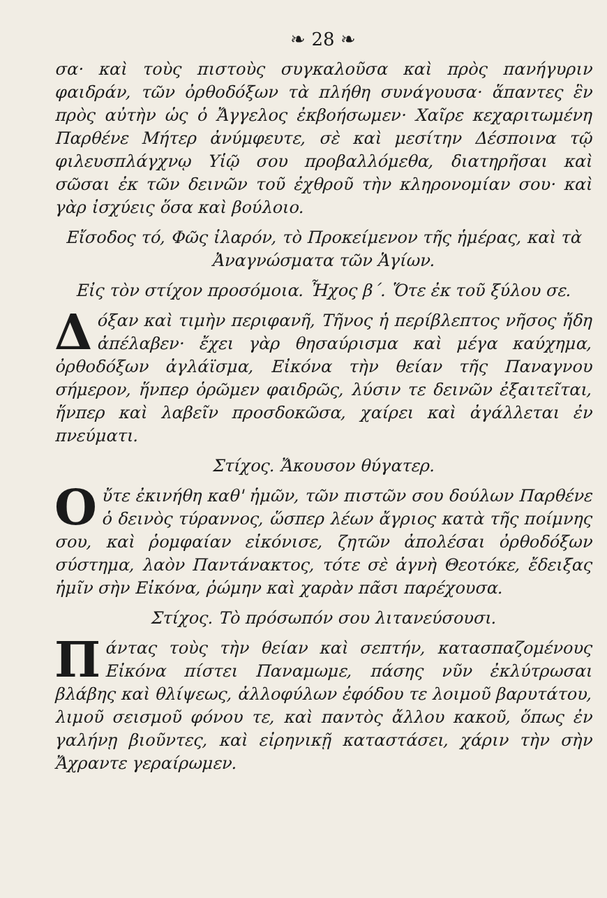❧ 28 ❧
σα· καὶ τοὺς πιστοὺς συγκαλοῦσα καὶ πρὸς πανήγυριν φαιδράν, τῶν ὀρθοδόξων τὰ πλήθη συνάγουσα· ἅπαντες ἓν πρὸς αὐτὴν ὡς ὁ Ἄγγελος ἐκβοήσωμεν· Χαῖρε κεχαριτωμένη Παρθένε Μήτερ ἀνύμφευτε, σὲ καὶ μεσίτην Δέσποινα τῷ φιλευσπλάγχνῳ Υἱῷ σου προβαλλόμεθα, διατηρῆσαι καὶ σῶσαι ἐκ τῶν δεινῶν τοῦ ἐχθροῦ τὴν κληρονομίαν σου· καὶ γὰρ ἰσχύεις ὅσα καὶ βούλοιο.
Εἴσοδος τό, Φῶς ἱλαρόν, τὸ Προκείμενον τῆς ἡμέρας, καὶ τὰ Ἀναγνώσματα τῶν Ἁγίων.
Εἰς τὸν στίχον προσόμοια. Ἦχος β΄. Ὅτε ἐκ τοῦ ξύλου σε.
Δόξαν καὶ τιμὴν περιφανῆ, Τῆνος ἡ περίβλεπτος νῆσος ἤδη ἀπέλαβεν· ἔχει γὰρ θησαύρισμα καὶ μέγα καύχημα, ὀρθοδόξων ἀγλάϊσμα, Εἰκόνα τὴν θείαν τῆς Παναγνου σήμερον, ἥνπερ ὁρῶμεν φαιδρῶς, λύσιν τε δεινῶν ἐξαιτεῖται, ἥνπερ καὶ λαβεῖν προσδοκῶσα, χαίρει καὶ ἀγάλλεται ἐν πνεύματι.
Στίχος. Ἄκουσον θύγατερ.
Οὔτε ἐκινήθη καθ' ἡμῶν, τῶν πιστῶν σου δούλων Παρθένε ὁ δεινὸς τύραννος, ὥσπερ λέων ἄγριος κατὰ τῆς ποίμνης σου, καὶ ῥομφαίαν εἰκόνισε, ζητῶν ἀπολέσαι ὀρθοδόξων σύστημα, λαὸν Παντάνακτος, τότε σὲ ἁγνὴ Θεοτόκε, ἔδειξας ἡμῖν σὴν Εἰκόνα, ῥώμην καὶ χαρὰν πᾶσι παρέχουσα.
Στίχος. Τὸ πρόσωπόν σου λιτανεύσουσι.
Πάντας τοὺς τὴν θείαν καὶ σεπτήν, κατασπαζομένους Εἰκόνα πίστει Παναμωμε, πάσης νῦν ἐκλύτρωσαι βλάβης καὶ θλίψεως, ἀλλοφύλων ἐφόδου τε λοιμοῦ βαρυτάτου, λιμοῦ σεισμοῦ φόνου τε, καὶ παντὸς ἄλλου κακοῦ, ὅπως ἐν γαλήνῃ βιοῦντες, καὶ εἰρηνικῇ καταστάσει, χάριν τὴν σὴν Ἄχραντε γεραίρωμεν.